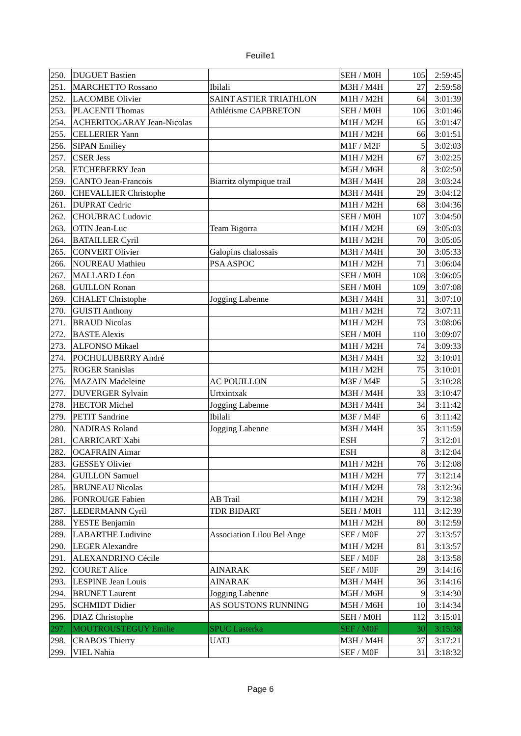Feuille1
| 250. | DUGUET Bastien | | SEH / M0H | 105 | 2:59:45 |
| 251. | MARCHETTO Rossano | Ibilali | M3H / M4H | 27 | 2:59:58 |
| 252. | LACOMBE Olivier | SAINT ASTIER TRIATHLON | M1H / M2H | 64 | 3:01:39 |
| 253. | PLACENTI Thomas | Athlétisme CAPBRETON | SEH / M0H | 106 | 3:01:46 |
| 254. | ACHERITOGARAY Jean-Nicolas | | M1H / M2H | 65 | 3:01:47 |
| 255. | CELLERIER Yann | | M1H / M2H | 66 | 3:01:51 |
| 256. | SIPAN Emiliey | | M1F / M2F | 5 | 3:02:03 |
| 257. | CSER Jess | | M1H / M2H | 67 | 3:02:25 |
| 258. | ETCHEBERRY Jean | | M5H / M6H | 8 | 3:02:50 |
| 259. | CANTO Jean-Francois | Biarritz olympique trail | M3H / M4H | 28 | 3:03:24 |
| 260. | CHEVALLIER Christophe | | M3H / M4H | 29 | 3:04:12 |
| 261. | DUPRAT Cedric | | M1H / M2H | 68 | 3:04:36 |
| 262. | CHOUBRAC Ludovic | | SEH / M0H | 107 | 3:04:50 |
| 263. | OTIN Jean-Luc | Team Bigorra | M1H / M2H | 69 | 3:05:03 |
| 264. | BATAILLER Cyril | | M1H / M2H | 70 | 3:05:05 |
| 265. | CONVERT Olivier | Galopins chalossais | M3H / M4H | 30 | 3:05:33 |
| 266. | NOUREAU Mathieu | PSA ASPOC | M1H / M2H | 71 | 3:06:04 |
| 267. | MALLARD Léon | | SEH / M0H | 108 | 3:06:05 |
| 268. | GUILLON Ronan | | SEH / M0H | 109 | 3:07:08 |
| 269. | CHALET Christophe | Jogging Labenne | M3H / M4H | 31 | 3:07:10 |
| 270. | GUISTI Anthony | | M1H / M2H | 72 | 3:07:11 |
| 271. | BRAUD Nicolas | | M1H / M2H | 73 | 3:08:06 |
| 272. | BASTE Alexis | | SEH / M0H | 110 | 3:09:07 |
| 273. | ALFONSO Mikael | | M1H / M2H | 74 | 3:09:33 |
| 274. | POCHULUBERRY André | | M3H / M4H | 32 | 3:10:01 |
| 275. | ROGER Stanislas | | M1H / M2H | 75 | 3:10:01 |
| 276. | MAZAIN Madeleine | AC POUILLON | M3F / M4F | 5 | 3:10:28 |
| 277. | DUVERGER Sylvain | Urtxintxak | M3H / M4H | 33 | 3:10:47 |
| 278. | HECTOR Michel | Jogging Labenne | M3H / M4H | 34 | 3:11:42 |
| 279. | PETIT Sandrine | Ibilali | M3F / M4F | 6 | 3:11:42 |
| 280. | NADIRAS Roland | Jogging Labenne | M3H / M4H | 35 | 3:11:59 |
| 281. | CARRICART Xabi | | ESH | 7 | 3:12:01 |
| 282. | OCAFRAIN Aimar | | ESH | 8 | 3:12:04 |
| 283. | GESSEY Olivier | | M1H / M2H | 76 | 3:12:08 |
| 284. | GUILLON Samuel | | M1H / M2H | 77 | 3:12:14 |
| 285. | BRUNEAU Nicolas | | M1H / M2H | 78 | 3:12:36 |
| 286. | FONROUGE Fabien | AB Trail | M1H / M2H | 79 | 3:12:38 |
| 287. | LEDERMANN Cyril | TDR BIDART | SEH / M0H | 111 | 3:12:39 |
| 288. | YESTE Benjamin | | M1H / M2H | 80 | 3:12:59 |
| 289. | LABARTHE Ludivine | Association Lilou Bel Ange | SEF / M0F | 27 | 3:13:57 |
| 290. | LEGER Alexandre | | M1H / M2H | 81 | 3:13:57 |
| 291. | ALEXANDRINO Cécile | | SEF / M0F | 28 | 3:13:58 |
| 292. | COURET Alice | AINARAK | SEF / M0F | 29 | 3:14:16 |
| 293. | LESPINE Jean Louis | AINARAK | M3H / M4H | 36 | 3:14:16 |
| 294. | BRUNET Laurent | Jogging Labenne | M5H / M6H | 9 | 3:14:30 |
| 295. | SCHMIDT Didier | AS SOUSTONS RUNNING | M5H / M6H | 10 | 3:14:34 |
| 296. | DIAZ Christophe | | SEH / M0H | 112 | 3:15:01 |
| 297. | MOUTROUSTEGUY Emilie | SPUC Lasterka | SEF / M0F | 30 | 3:15:38 |
| 298. | CRABOS Thierry | UATJ | M3H / M4H | 37 | 3:17:21 |
| 299. | VIEL Nahia | | SEF / M0F | 31 | 3:18:32 |
Page 6